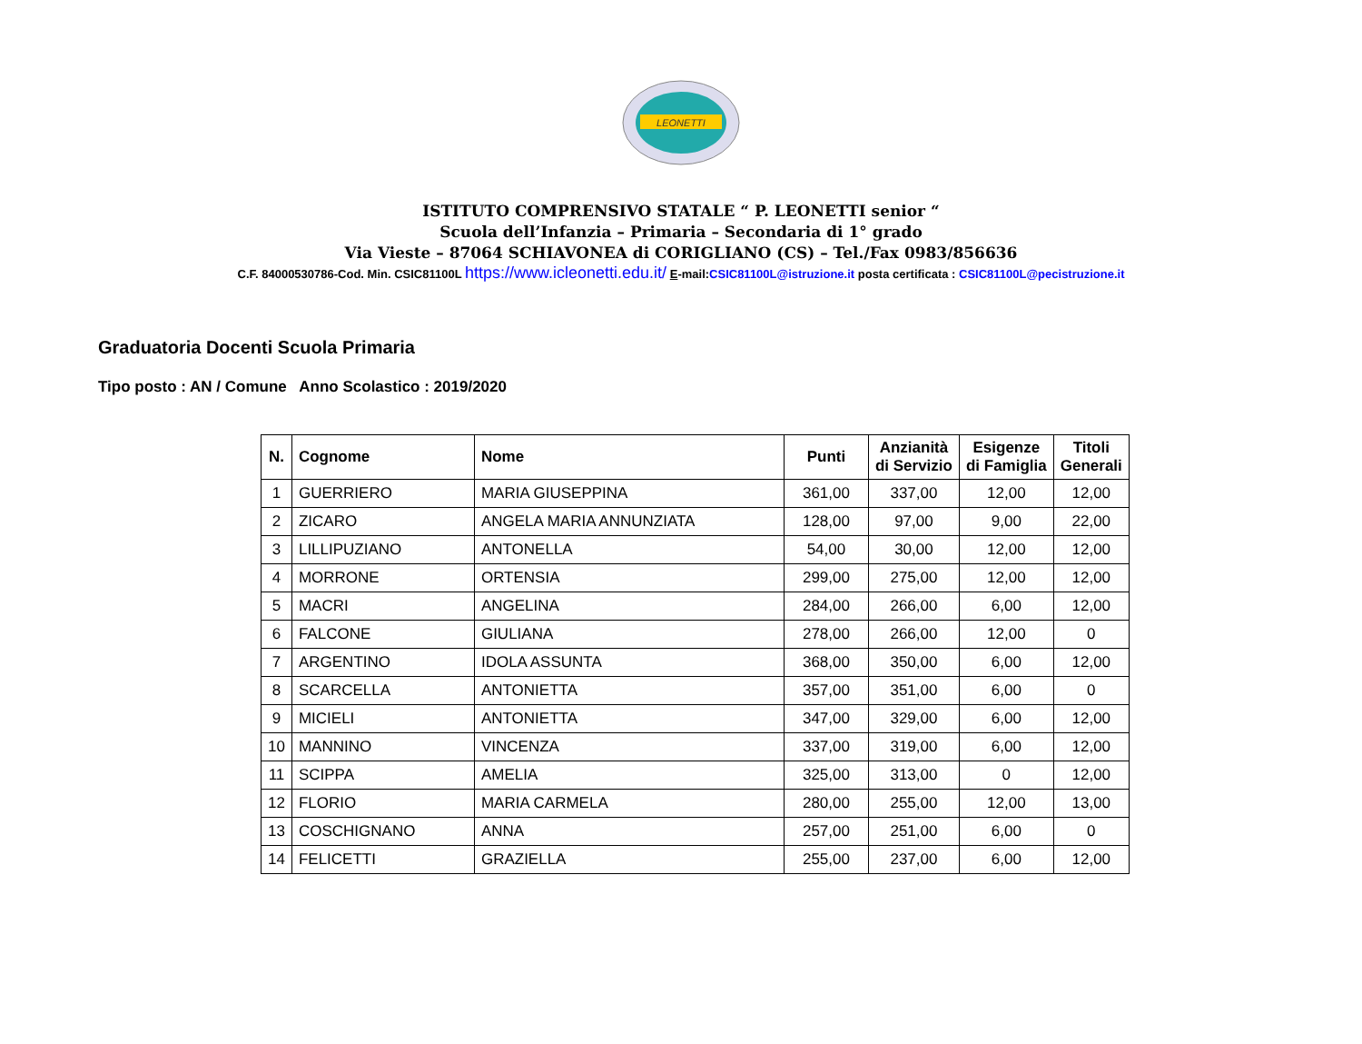LEONETTI
ISTITUTO COMPRENSIVO STATALE “ P. LEONETTI senior “
Scuola dell’Infanzia – Primaria – Secondaria di 1° grado
Via Vieste – 87064 SCHIAVONEA di CORIGLIANO (CS) – Tel./Fax 0983/856636
C.F. 84000530786-Cod. Min. CSIC81100L https://www.icleonetti.edu.it/ E-mail:CSIC81100L@istruzione.it posta certificata : CSIC81100L@pecistruzione.it
Graduatoria Docenti Scuola Primaria
Tipo posto : AN / Comune Anno Scolastico : 2019/2020
| N. | Cognome | Nome | Punti | Anzianità di Servizio | Esigenze di Famiglia | Titoli Generali |
| --- | --- | --- | --- | --- | --- | --- |
| 1 | GUERRIERO | MARIA GIUSEPPINA | 361,00 | 337,00 | 12,00 | 12,00 |
| 2 | ZICARO | ANGELA MARIA ANNUNZIATA | 128,00 | 97,00 | 9,00 | 22,00 |
| 3 | LILLIPUZIANO | ANTONELLA | 54,00 | 30,00 | 12,00 | 12,00 |
| 4 | MORRONE | ORTENSIA | 299,00 | 275,00 | 12,00 | 12,00 |
| 5 | MACRI | ANGELINA | 284,00 | 266,00 | 6,00 | 12,00 |
| 6 | FALCONE | GIULIANA | 278,00 | 266,00 | 12,00 | 0 |
| 7 | ARGENTINO | IDOLA ASSUNTA | 368,00 | 350,00 | 6,00 | 12,00 |
| 8 | SCARCELLA | ANTONIETTA | 357,00 | 351,00 | 6,00 | 0 |
| 9 | MICIELI | ANTONIETTA | 347,00 | 329,00 | 6,00 | 12,00 |
| 10 | MANNINO | VINCENZA | 337,00 | 319,00 | 6,00 | 12,00 |
| 11 | SCIPPA | AMELIA | 325,00 | 313,00 | 0 | 12,00 |
| 12 | FLORIO | MARIA CARMELA | 280,00 | 255,00 | 12,00 | 13,00 |
| 13 | COSCHIGNANO | ANNA | 257,00 | 251,00 | 6,00 | 0 |
| 14 | FELICETTI | GRAZIELLA | 255,00 | 237,00 | 6,00 | 12,00 |